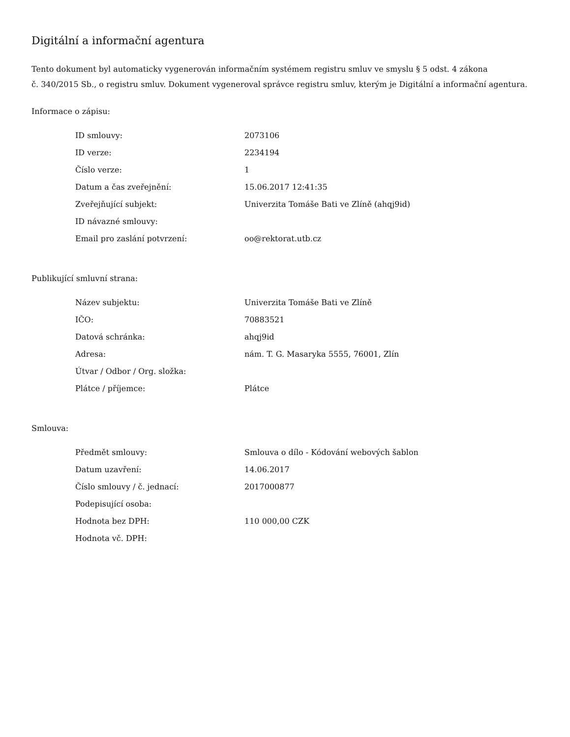Digitální a informační agentura
Tento dokument byl automaticky vygenerován informačním systémem registru smluv ve smyslu § 5 odst. 4 zákona
č. 340/2015 Sb., o registru smluv. Dokument vygeneroval správce registru smluv, kterým je Digitální a informační agentura.
Informace o zápisu:
| ID smlouvy: | 2073106 |
| ID verze: | 2234194 |
| Číslo verze: | 1 |
| Datum a čas zveřejnění: | 15.06.2017 12:41:35 |
| Zveřejňující subjekt: | Univerzita Tomáše Bati ve Zlíně (ahqj9id) |
| ID návazné smlouvy: | |
| Email pro zaslání potvrzení: | oo@rektorat.utb.cz |
Publikující smluvní strana:
| Název subjektu: | Univerzita Tomáše Bati ve Zlíně |
| IČO: | 70883521 |
| Datová schránka: | ahqj9id |
| Adresa: | nám. T. G. Masaryka 5555, 76001, Zlín |
| Útvar / Odbor / Org. složka: | |
| Plátce / příjemce: | Plátce |
Smlouva:
| Předmět smlouvy: | Smlouva o dílo - Kódování webových šablon |
| Datum uzavření: | 14.06.2017 |
| Číslo smlouvy / č. jednací: | 2017000877 |
| Podepisující osoba: | |
| Hodnota bez DPH: | 110 000,00 CZK |
| Hodnota vč. DPH: | |